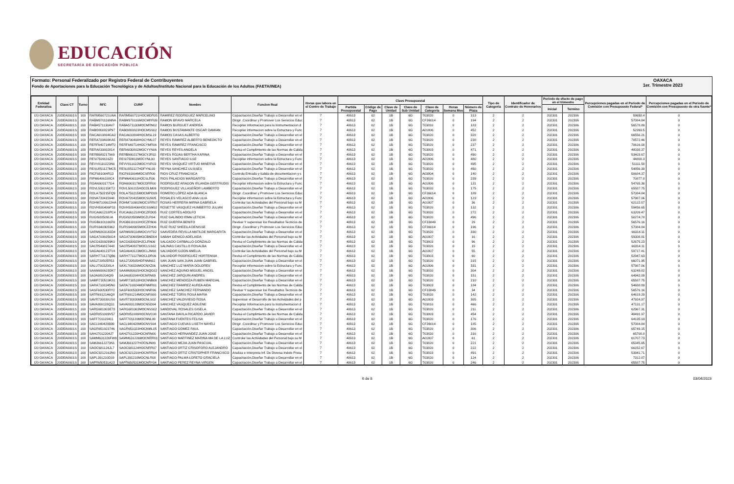EDUCACIÓN
SECRETARÍA DE EDUCACIÓN PÚBLICA
Formato: Personal Federalizado por Registro Federal de Contribuyentes
Fondo de Aportaciones para la Educación Tecnológica y de Adultos/Instituto Nacional para la Educación de los Adultos (FAETA/INEA)
OAXACA
1er. Trimestre 2023
| Entidad Federativa | Clave CT | Turno | RFC | CURP | Nombre | Funcion Real | Horas que labora en el Centro de Trabajo | Clave Presupuestal | | | | | | | Tipo de Categoría | Identificador de Contrato de Honorarios | Periodo de efecto de pago en el trimestre | | Percepciones pagadas en el Periodo de Comisión con Presupuesto Federal* | Percepciones pagadas en el Periodo de Comisión con Presupuesto de otra fuente* |
| --- | --- | --- | --- | --- | --- | --- | --- | --- | --- | --- | --- | --- | --- | --- | --- | --- | --- | --- | --- | --- |
| | | | | | | | | Partida Presupuestal | Código de Pago | Clave de Unidad | Clave de Sub Unidad | Clave de Categoría | Horas Semana Mes | Número de Plaza | | | Inicial | Termino | | |
| I20 OAXACA | 20DEA0001S | 100 | RARM560721U6A | RARM560721HOCMDR05 | RAMIREZ RODRIGUEZ MARCELINO | Capacitación,Diseñar Trabajo a Desarrollar en el | 7 | 40613 | 02 | 1B | 6G | T03820 | 0 | 313 | 2 | 2 | 202301 | 202306 | 59658.4 | 0 |
| I20 OAXACA | 20DEA0001S | 100 | RABM970116NNA | RABM970116MOCMRR09 | RAMON BRAVO MARCELA | Dirigir ,Coordinar y Promover Los Servicios Educ | 7 | 40613 | 02 | 1B | 6G | CF36014 | 0 | 194 | 2 | 2 | 202301 | 202306 | 57084.84 | 0 |
| I20 OAXACA | 20DEA0001S | 100 | RABA571130AV7 | RABA571130MOCMRN02 | RAMOS BURGUET ANDREA | Recopilar Informacion para la Instrumentacion d | 7 | 40613 | 02 | 1B | 6G | T03810 | 0 | 183 | 2 | 2 | 202301 | 202306 | 56578.89 | 0 |
| I20 OAXACA | 20DEA0001S | 100 | RABO800823P97 | RABO800823HOCMSS02 | RAMOS BUSTAMANTE OSCAR DAMIAN | Recopilar informacion sobre la Estructura y Func | 7 | 40613 | 02 | 1B | 6G | A01806 | 0 | 452 | 2 | 2 | 202301 | 202306 | 52393.5 | 0 |
| I20 OAXACA | 20DEA0001S | 100 | RACA610804GA3 | RACA610804HOCMSL19 | RAMOS CASAS ALBERTO | Capacitación,Diseñar Trabajo a Desarrollar en el | 7 | 40613 | 02 | 1B | 6G | T03820 | 0 | 328 | 2 | 2 | 202301 | 202306 | 66556.21 | 0 |
| I20 OAXACA | 20DEA0001S | 100 | RERA700408KA5 | RERA700408HOCYML07 | REYES RAMIREZ ALBERTO BENEDICTO | Capacitación,Diseñar Trabajo a Desarrollar en el | 7 | 40613 | 02 | 1B | 6G | T03820 | 0 | 238 | 2 | 2 | 202301 | 202306 | 70572.46 | 0 |
| I20 OAXACA | 20DEA0001S | 100 | RERF640714MT0 | RERF640714HOCYMR06 | REYES RAMIREZ FRANCISCO | Capacitación,Diseñar Trabajo a Desarrollar en el | 7 | 40613 | 02 | 1B | 6G | T03820 | 0 | 237 | 2 | 2 | 202301 | 202306 | 70616.08 | 0 |
| I20 OAXACA | 20DEA0001S | 100 | RERA830802814 | RERA830802MOCYYN06 | REYES REYES ANGELA | Revisa el Cumplimiento de las Normas de Calida | 7 | 40613 | 02 | 1B | 6G | T03803 | 0 | 471 | 2 | 2 | 202301 | 202306 | 48038.37 | 0 |
| I20 OAXACA | 20DEA0001S | 100 | RERB980217969 | RERB980217MOCYJR02 | REYES ROJAS BERTHA KARINA | Capacitación,Diseñar Trabajo a Desarrollar en el | 7 | 40613 | 02 | 1B | 6G | T03820 | 0 | 490 | 2 | 2 | 202301 | 202306 | 53403.67 | 0 |
| I20 OAXACA | 20DEA0001S | 100 | RESI7509116Z0 | RESI750911MOCYNL00 | REYES SANTIAGO ILSE | Recopilar informacion sobre la Estructura y Func | 7 | 40613 | 02 | 1B | 6G | A01806 | 0 | 480 | 2 | 2 | 202301 | 202306 | 44808.3 | 0 |
| I20 OAXACA | 20DEA0001S | 100 | REVV8110223N0 | REVV811022MOCYSR03 | REYES VASQUEZ VIRTUD MINERVA | Capacitación,Diseñar Trabajo a Desarrollar en el | 7 | 40613 | 02 | 1B | 6G | T03820 | 0 | 495 | 2 | 2 | 202301 | 202306 | 51111.58 | 0 |
| I20 OAXACA | 20DEA0001S | 100 | RESU851127MC5 | RESU851127HDFYNL09 | REYNA SANCHEZ ULISSES | Capacitación,Diseñar Trabajo a Desarrollar en el | 7 | 40613 | 02 | 1B | 6G | T03820 | 0 | 450 | 2 | 2 | 202301 | 202306 | 54856.39 | 0 |
| I20 OAXACA | 20DEA0001S | 100 | RICF691004R13 | RICF691004MOCSRR00 | RIOS CRUZ FRANCISCA | Controla Entrada y Salida de documentacion y c | 7 | 40613 | 02 | 1B | 6G | A03804 | 0 | 140 | 2 | 2 | 202301 | 202306 | 50684.37 | 0 |
| I20 OAXACA | 20DEA0001S | 100 | RIPM6406108C4 | RIPM640610HOCSLR06 | RIOS PALACIOS MARGARITO | Capacitación,Diseñar Trabajo a Desarrollar en el | 7 | 40613 | 02 | 1B | 6G | T03820 | 0 | 239 | 2 | 2 | 202301 | 202306 | 70877.8 | 0 |
| I20 OAXACA | 20DEA0001S | 100 | ROAI6903177G4 | ROAI690317MOCDRR00 | RODRIGUEZ ARAGON IRLANDA GERTRUDIS | Recopilar informacion sobre la Estructura y Func | 7 | 40613 | 02 | 1B | 6G | A01806 | 0 | 131 | 2 | 2 | 202301 | 202306 | 54765.36 | 0 |
| I20 OAXACA | 20DEA0001S | 100 | ROVL500215KT2 | ROVL500215HOCDLM09 | RODRIGUEZ VILLASEÑOR LAMBERTO | Capacitación,Diseñar Trabajo a Desarrollar en el | 7 | 40613 | 02 | 1B | 6G | T03820 | 0 | 175 | 2 | 2 | 202301 | 202306 | 65587.75 | 0 |
| I20 OAXACA | 20DEA0001S | 100 | ROLA750215FQ9 | ROLA750215MOCMPD09 | ROMERO LÓPEZ ADA BLANCA | Dirigir ,Coordinar y Promover Los Servicios Educ | 7 | 40613 | 02 | 1B | 6G | CF36014 | 0 | 189 | 2 | 2 | 202301 | 202306 | 57084.84 | 0 |
| I20 OAXACA | 20DEA0001S | 100 | ROVA720415948 | ROVA720415MOCSLN05 | ROSALES VELASCO ANA LILIA | Recopilar informacion sobre la Estructura y Func | 7 | 40613 | 02 | 1B | 6G | A01806 | 0 | 123 | 2 | 2 | 202301 | 202306 | 57987.06 | 0 |
| I20 OAXACA | 20DEA0001S | 100 | ROHM7109022HA | ROHM710902MOCSRR07 | ROSAS HERRERA MIRNA GABRIELA | Controlar las Actividades del Personal bajo su M | 7 | 40613 | 02 | 1B | 6G | A01807 | 0 | 36 | 2 | 2 | 202301 | 202306 | 62122.57 | 0 |
| I20 OAXACA | 20DEA0001S | 100 | ROVH580406P33 | ROVH580406HOCSSM02 | ROSETTE VASQUEZ HUMBERTO JULIAN | Capacitación,Diseñar Trabajo a Desarrollar en el | 7 | 40613 | 02 | 1B | 6G | T03820 | 0 | 132 | 2 | 2 | 202301 | 202306 | 59456.65 | 0 |
| I20 OAXACA | 20DEA0001S | 100 | RUCA661218PC4 | RUCA661218HOCZRD05 | RUIZ CORTES ADOLFO | Capacitación,Diseñar Trabajo a Desarrollar en el | 7 | 40613 | 02 | 1B | 6G | T03820 | 0 | 272 | 2 | 2 | 202301 | 202306 | 63209.47 | 0 |
| I20 OAXACA | 20DEA0001S | 100 | RUGI920509LIA | RUGI920509MOCZLR04 | RUIZ GALINDO IRMA LETICIA | Capacitación,Diseñar Trabajo a Desarrollar en el | 7 | 40613 | 02 | 1B | 6G | T03820 | 0 | 496 | 2 | 2 | 202301 | 202306 | 50274.78 | 0 |
| I20 OAXACA | 20DEA0001S | 100 | RUGB6101106R8 | RUGB610110HOCZRN06 | RUIZ GUERRA BENITO | Revisar Y supervisar los Resultados Tecnicos de | 7 | 40613 | 02 | 1B | 6G | CF33849 | 0 | 29 | 2 | 2 | 202301 | 202306 | 56576.16 | 0 |
| I20 OAXACA | 20DEA0001S | 100 | RURS940905962 | RURS940905MOCZZH06 | RUIZ RUIZ SHEEILA DENISSE | Dirigir ,Coordinar y Promover Los Servicios Educ | 7 | 40613 | 02 | 1B | 6G | CF36014 | 0 | 196 | 2 | 2 | 202301 | 202306 | 57084.84 | 0 |
| I20 OAXACA | 20DEA0001S | 100 | SARM6803143D4 | SARM680314MOCVVT02 | SAAVEDRA REVILLA MATILDE MARGARITA | Capacitación,Diseñar Trabajo a Desarrollar en el | 7 | 40613 | 02 | 1B | 6G | T03820 | 0 | 330 | 2 | 2 | 202301 | 202306 | 66314.11 | 0 |
| I20 OAXACA | 20DEA0001S | 100 | SAGA7006056G4 | SAGA700605MOCBND04 | SABAH GENICO ADELAIDA | Controlar las Actividades del Personal bajo su M | 7 | 40613 | 02 | 1B | 6G | A01807 | 0 | 16 | 2 | 2 | 202301 | 202306 | 59308.81 | 0 |
| I20 OAXACA | 20DEA0001S | 100 | SACG6309299K0 | SACG630929HJCLRN06 | SALGADO CARBALLO GONZALO | Revisa el Cumplimiento de las Normas de Calida | 7 | 40613 | 02 | 1B | 6G | T03803 | 0 | 96 | 2 | 2 | 202301 | 202306 | 52675.23 | 0 |
| I20 OAXACA | 20DEA0001S | 100 | SACR540827448 | SACR540827MOCLSS02 | SALINAS CASTILLO ROSALBA | Capacitación,Diseñar Trabajo a Desarrollar en el | 7 | 40613 | 02 | 1B | 6G | T03820 | 0 | 15 | 2 | 2 | 202301 | 202306 | 66314.11 | 0 |
| I20 OAXACA | 20DEA0001S | 100 | SAGA640123TV4 | SAGA640123MOCLJM08 | SALVADOR GIJON AMELIA | Controlar las Actividades del Personal bajo su M | 7 | 40613 | 02 | 1B | 6G | A01807 | 0 | 55 | 2 | 2 | 202301 | 202306 | 59717.41 | 0 |
| I20 OAXACA | 20DEA0001S | 100 | SARH771127QB6 | SARH771127MOCLDR06 | SALVADOR RODRIGUEZ HORTENSIA | Revisa el Cumplimiento de las Normas de Calida | 7 | 40613 | 02 | 1B | 6G | T03803 | 0 | 60 | 2 | 2 | 202301 | 202306 | 52947.63 | 0 |
| I20 OAXACA | 20DEA0001S | 100 | SASJ720505R53 | SASJ720505HDFNNN02 | SAN JUAN SAN JUAN JUAN GABRIEL | Capacitación,Diseñar Trabajo a Desarrollar en el | 7 | 40613 | 02 | 1B | 6G | T03820 | 0 | 315 | 2 | 2 | 202301 | 202306 | 66071.95 | 0 |
| I20 OAXACA | 20DEA0001S | 100 | SALU7003208L4 | SAXL700320MOCNXZ06 | SANCHEZ LUZ MARIA DOLORES | Recopilar informacion sobre la Estructura y Func | 7 | 40613 | 02 | 1B | 6G | A01806 | 0 | 331 | 2 | 2 | 202301 | 202306 | 57987.06 | 0 |
| I20 OAXACA | 20DEA0001S | 100 | SAAM690615DK7 | SAAM690615HOCNQG02 | SANCHEZ AQUINO MIGUEL ANGEL | Capacitación,Diseñar Trabajo a Desarrollar en el | 7 | 40613 | 02 | 1B | 6G | T03820 | 0 | 304 | 2 | 2 | 202301 | 202306 | 63249.82 | 0 |
| I20 OAXACA | 20DEA0001S | 100 | SAJA680204QI9 | SAJA680204HOCNRN09 | SANCHEZ JARQUIN ANDRES | Capacitación,Diseñar Trabajo a Desarrollar en el | 7 | 40613 | 02 | 1B | 6G | T03820 | 0 | 151 | 2 | 2 | 202301 | 202306 | 64942.09 | 0 |
| I20 OAXACA | 20DEA0001S | 100 | SAMR730519K81 | SAMR730519HOCNNB00 | SANCHEZ MENDOZA RUBEN MARCIAL | Capacitación,Diseñar Trabajo a Desarrollar en el | 7 | 40613 | 02 | 1B | 6G | T03820 | 0 | 210 | 2 | 2 | 202301 | 202306 | 65587.75 | 0 |
| I20 OAXACA | 20DEA0001S | 100 | SARA7108245N0 | SARA710824MDFNMR01 | SANCHEZ RAMIREZ AUREA AIDA | Revisa el Cumplimiento de las Normas de Calida | 7 | 40613 | 02 | 1B | 6G | T03803 | 0 | 184 | 2 | 2 | 202301 | 202306 | 54688.89 | 0 |
| I20 OAXACA | 20DEA0001S | 100 | SASF600530RY2 | SASF600530HOCNNR06 | SANCHEZ SANCHEZ FERNANDO | Revisar Y supervisar los Resultados Tecnicos de | 7 | 40613 | 02 | 1B | 6G | CF33849 | 0 | 34 | 2 | 2 | 202301 | 202306 | 56576.16 | 0 |
| I20 OAXACA | 20DEA0001S | 100 | SATR6912146Q8 | SATR691214MOCNRS00 | SANCHEZ TORIS ROSA MARIA | Capacitación,Diseñar Trabajo a Desarrollar en el | 7 | 40613 | 02 | 1B | 6G | T03820 | 0 | 142 | 2 | 2 | 202301 | 202306 | 64619.29 | 0 |
| I20 OAXACA | 20DEA0001S | 100 | SAVR730830US0 | SAVR730830MOCNLS02 | SANCHEZ VALDIVIESO ROSA | Supervisar el Desarrollo de las Actividades del p | 7 | 40613 | 02 | 1B | 6G | A01803 | 0 | 305 | 2 | 2 | 202301 | 202306 | 47924.97 | 0 |
| I20 OAXACA | 20DEA0001S | 100 | SAVA880128Q31 | SAVA880128MOCNSD04 | SANCHEZ VASQUEZ ADILENE | Recopilar Informacion para la Instrumentacion d | 7 | 40613 | 02 | 1B | 6G | T03810 | 0 | 466 | 2 | 2 | 202301 | 202306 | 47131.17 | 0 |
| I20 OAXACA | 20DEA0001S | 100 | SARG681003E78 | SARG681003MOCNSS02 | SANDOVAL ROSALES GISELA | Capacitación,Diseñar Trabajo a Desarrollar en el | 7 | 40613 | 02 | 1B | 6G | T03820 | 0 | 211 | 2 | 2 | 202301 | 202306 | 62967.31 | 0 |
| I20 OAXACA | 20DEA0001S | 100 | SADR851009V57 | SADR851009HOCNVC08 | SANTANA DAVILA RICARDO JAVIER | Revisa el Cumplimiento de las Normas de Calida | 7 | 40613 | 02 | 1B | 6G | T03803 | 0 | 454 | 2 | 2 | 202301 | 202306 | 48491.97 | 0 |
| I20 OAXACA | 20DEA0001S | 100 | SAFF701120411 | SAFF701120MOCNNL09 | SANTANA FUENTES FELISA | Capacitación,Diseñar Trabajo a Desarrollar en el | 7 | 40613 | 02 | 1B | 6G | T03820 | 0 | 176 | 2 | 2 | 202301 | 202306 | 64135.03 | 0 |
| I20 OAXACA | 20DEA0001S | 100 | SACL940428B99 | SACL940428MOCNVS04 | SANTIAGO CUEVAS LISETH NAYELI | Dirigir ,Coordinar y Promover Los Servicios Educ | 7 | 40613 | 02 | 1B | 6G | CF36014 | 0 | 185 | 2 | 2 | 202301 | 202306 | 57084.84 | 0 |
| I20 OAXACA | 20DEA0001S | 100 | SAGR651023746 | SAGR651023HOCNML05 | SANTIAGO GOMEZ RAUL | Capacitación,Diseñar Trabajo a Desarrollar en el | 7 | 40613 | 02 | 1B | 6G | T03820 | 0 | 306 | 2 | 2 | 202301 | 202306 | 65749.15 | 0 |
| I20 OAXACA | 20DEA0001S | 100 | SAHJ7012204J7 | SAHJ701220HOCNRN00 | SANTIAGO HERNANDEZ JUAN JOSE | Capacitación,Diseñar Trabajo a Desarrollar en el | 7 | 40613 | 02 | 1B | 6G | T03820 | 0 | 316 | 2 | 2 | 202301 | 202306 | 65708.8 | 0 |
| I20 OAXACA | 20DEA0001S | 100 | SAMM631226FW9 | SAMM631226MOCNRR01 | SANTIAGO MARTINEZ MARINA MA DE LA LUZ | Controlar las Actividades del Personal bajo su M | 7 | 40613 | 02 | 1B | 6G | A01807 | 0 | 61 | 2 | 2 | 202301 | 202306 | 61707.73 | 0 |
| I20 OAXACA | 20DEA0001S | 100 | SAMJ6612273N1 | SAMJ661227HOCNJN09 | SANTIAGO MEJIA JUAN PASCUAL | Capacitación,Diseñar Trabajo a Desarrollar en el | 7 | 40613 | 02 | 1B | 6G | T03820 | 0 | 221 | 2 | 2 | 202301 | 202306 | 65345.65 | 0 |
| I20 OAXACA | 20DEA0001S | 100 | SAOC681124JL7 | SAOC681124HOCNRR07 | SANTIAGO ORTIZ CRISOFORO ALEJANDRO | Capacitación,Diseñar Trabajo a Desarrollar en el | 7 | 40613 | 02 | 1B | 6G | T03820 | 0 | 222 | 2 | 2 | 202301 | 202306 | 66152.67 | 0 |
| I20 OAXACA | 20DEA0001S | 100 | SAOC9212162N0 | SAOC921216HOCNRR04 | SANTIAGO ORTIZ CRISTOPHER FRANCISCO | Analiza e Interpreta Inf. De Diversa Indole Presu | 7 | 40613 | 02 | 1B | 6G | T03823 | 0 | 491 | 2 | 2 | 202301 | 202306 | 53941.71 | 0 |
| I20 OAXACA | 20DEA0001S | 100 | SAPL391210D19 | SAPL391210MOCNLR08 | SANTIAGO PALMA LORETO GRACIELA | Capacitación,Diseñar Trabajo a Desarrollar en el | 7 | 40613 | 02 | 1B | 6G | T03820 | 0 | 124 | 2 | 2 | 202301 | 202306 | 7312.87 | 0 |
| I20 OAXACA | 20DEA0001S | 100 | SAPR650531A23 | SAPR650531MOCNRY04 | SANTIAGO PEREZ REYNA VIRGEN | Capacitación,Diseñar Trabajo a Desarrollar en el | 7 | 40613 | 02 | 1B | 6G | T03820 | 0 | 246 | 2 | 2 | 202301 | 202306 | 65587.75 | 0 |
6 de 8 03/04/2023